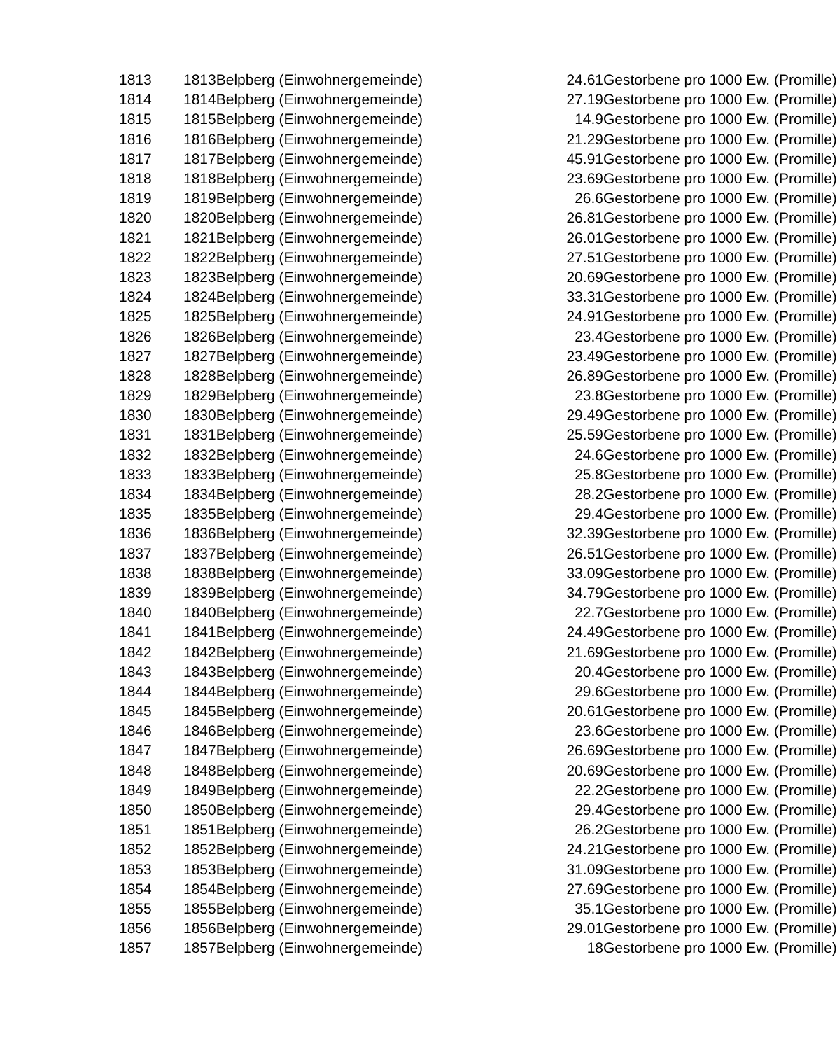| 1813 | 1813Belpberg (Einwohnergemeinde) | 24.61 | Gestorbene pro 1000 Ew. (Promille) |
| 1814 | 1814Belpberg (Einwohnergemeinde) | 27.19 | Gestorbene pro 1000 Ew. (Promille) |
| 1815 | 1815Belpberg (Einwohnergemeinde) | 14.9 | Gestorbene pro 1000 Ew. (Promille) |
| 1816 | 1816Belpberg (Einwohnergemeinde) | 21.29 | Gestorbene pro 1000 Ew. (Promille) |
| 1817 | 1817Belpberg (Einwohnergemeinde) | 45.91 | Gestorbene pro 1000 Ew. (Promille) |
| 1818 | 1818Belpberg (Einwohnergemeinde) | 23.69 | Gestorbene pro 1000 Ew. (Promille) |
| 1819 | 1819Belpberg (Einwohnergemeinde) | 26.6 | Gestorbene pro 1000 Ew. (Promille) |
| 1820 | 1820Belpberg (Einwohnergemeinde) | 26.81 | Gestorbene pro 1000 Ew. (Promille) |
| 1821 | 1821Belpberg (Einwohnergemeinde) | 26.01 | Gestorbene pro 1000 Ew. (Promille) |
| 1822 | 1822Belpberg (Einwohnergemeinde) | 27.51 | Gestorbene pro 1000 Ew. (Promille) |
| 1823 | 1823Belpberg (Einwohnergemeinde) | 20.69 | Gestorbene pro 1000 Ew. (Promille) |
| 1824 | 1824Belpberg (Einwohnergemeinde) | 33.31 | Gestorbene pro 1000 Ew. (Promille) |
| 1825 | 1825Belpberg (Einwohnergemeinde) | 24.91 | Gestorbene pro 1000 Ew. (Promille) |
| 1826 | 1826Belpberg (Einwohnergemeinde) | 23.4 | Gestorbene pro 1000 Ew. (Promille) |
| 1827 | 1827Belpberg (Einwohnergemeinde) | 23.49 | Gestorbene pro 1000 Ew. (Promille) |
| 1828 | 1828Belpberg (Einwohnergemeinde) | 26.89 | Gestorbene pro 1000 Ew. (Promille) |
| 1829 | 1829Belpberg (Einwohnergemeinde) | 23.8 | Gestorbene pro 1000 Ew. (Promille) |
| 1830 | 1830Belpberg (Einwohnergemeinde) | 29.49 | Gestorbene pro 1000 Ew. (Promille) |
| 1831 | 1831Belpberg (Einwohnergemeinde) | 25.59 | Gestorbene pro 1000 Ew. (Promille) |
| 1832 | 1832Belpberg (Einwohnergemeinde) | 24.6 | Gestorbene pro 1000 Ew. (Promille) |
| 1833 | 1833Belpberg (Einwohnergemeinde) | 25.8 | Gestorbene pro 1000 Ew. (Promille) |
| 1834 | 1834Belpberg (Einwohnergemeinde) | 28.2 | Gestorbene pro 1000 Ew. (Promille) |
| 1835 | 1835Belpberg (Einwohnergemeinde) | 29.4 | Gestorbene pro 1000 Ew. (Promille) |
| 1836 | 1836Belpberg (Einwohnergemeinde) | 32.39 | Gestorbene pro 1000 Ew. (Promille) |
| 1837 | 1837Belpberg (Einwohnergemeinde) | 26.51 | Gestorbene pro 1000 Ew. (Promille) |
| 1838 | 1838Belpberg (Einwohnergemeinde) | 33.09 | Gestorbene pro 1000 Ew. (Promille) |
| 1839 | 1839Belpberg (Einwohnergemeinde) | 34.79 | Gestorbene pro 1000 Ew. (Promille) |
| 1840 | 1840Belpberg (Einwohnergemeinde) | 22.7 | Gestorbene pro 1000 Ew. (Promille) |
| 1841 | 1841Belpberg (Einwohnergemeinde) | 24.49 | Gestorbene pro 1000 Ew. (Promille) |
| 1842 | 1842Belpberg (Einwohnergemeinde) | 21.69 | Gestorbene pro 1000 Ew. (Promille) |
| 1843 | 1843Belpberg (Einwohnergemeinde) | 20.4 | Gestorbene pro 1000 Ew. (Promille) |
| 1844 | 1844Belpberg (Einwohnergemeinde) | 29.6 | Gestorbene pro 1000 Ew. (Promille) |
| 1845 | 1845Belpberg (Einwohnergemeinde) | 20.61 | Gestorbene pro 1000 Ew. (Promille) |
| 1846 | 1846Belpberg (Einwohnergemeinde) | 23.6 | Gestorbene pro 1000 Ew. (Promille) |
| 1847 | 1847Belpberg (Einwohnergemeinde) | 26.69 | Gestorbene pro 1000 Ew. (Promille) |
| 1848 | 1848Belpberg (Einwohnergemeinde) | 20.69 | Gestorbene pro 1000 Ew. (Promille) |
| 1849 | 1849Belpberg (Einwohnergemeinde) | 22.2 | Gestorbene pro 1000 Ew. (Promille) |
| 1850 | 1850Belpberg (Einwohnergemeinde) | 29.4 | Gestorbene pro 1000 Ew. (Promille) |
| 1851 | 1851Belpberg (Einwohnergemeinde) | 26.2 | Gestorbene pro 1000 Ew. (Promille) |
| 1852 | 1852Belpberg (Einwohnergemeinde) | 24.21 | Gestorbene pro 1000 Ew. (Promille) |
| 1853 | 1853Belpberg (Einwohnergemeinde) | 31.09 | Gestorbene pro 1000 Ew. (Promille) |
| 1854 | 1854Belpberg (Einwohnergemeinde) | 27.69 | Gestorbene pro 1000 Ew. (Promille) |
| 1855 | 1855Belpberg (Einwohnergemeinde) | 35.1 | Gestorbene pro 1000 Ew. (Promille) |
| 1856 | 1856Belpberg (Einwohnergemeinde) | 29.01 | Gestorbene pro 1000 Ew. (Promille) |
| 1857 | 1857Belpberg (Einwohnergemeinde) | 18 | Gestorbene pro 1000 Ew. (Promille) |